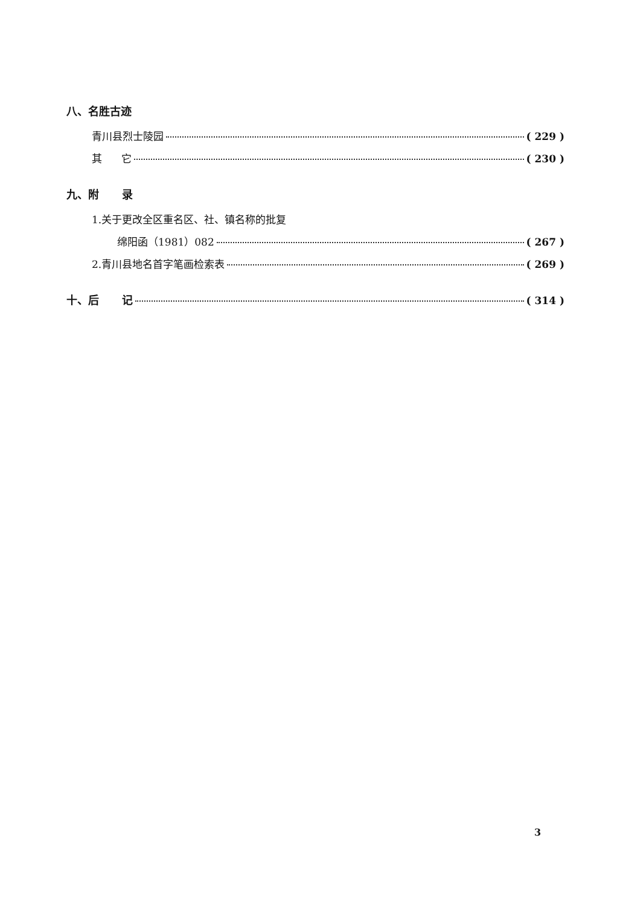八、名胜古迹
青川县烈士陵园 ( 229 )
其 它 ( 230 )
九、附 录
1.关于更改全区重名区、社、镇名称的批复
绵阳函（1981）082 ( 267 )
2.青川县地名首字笔画检索表 ( 269 )
十、后 记 ( 314 )
3